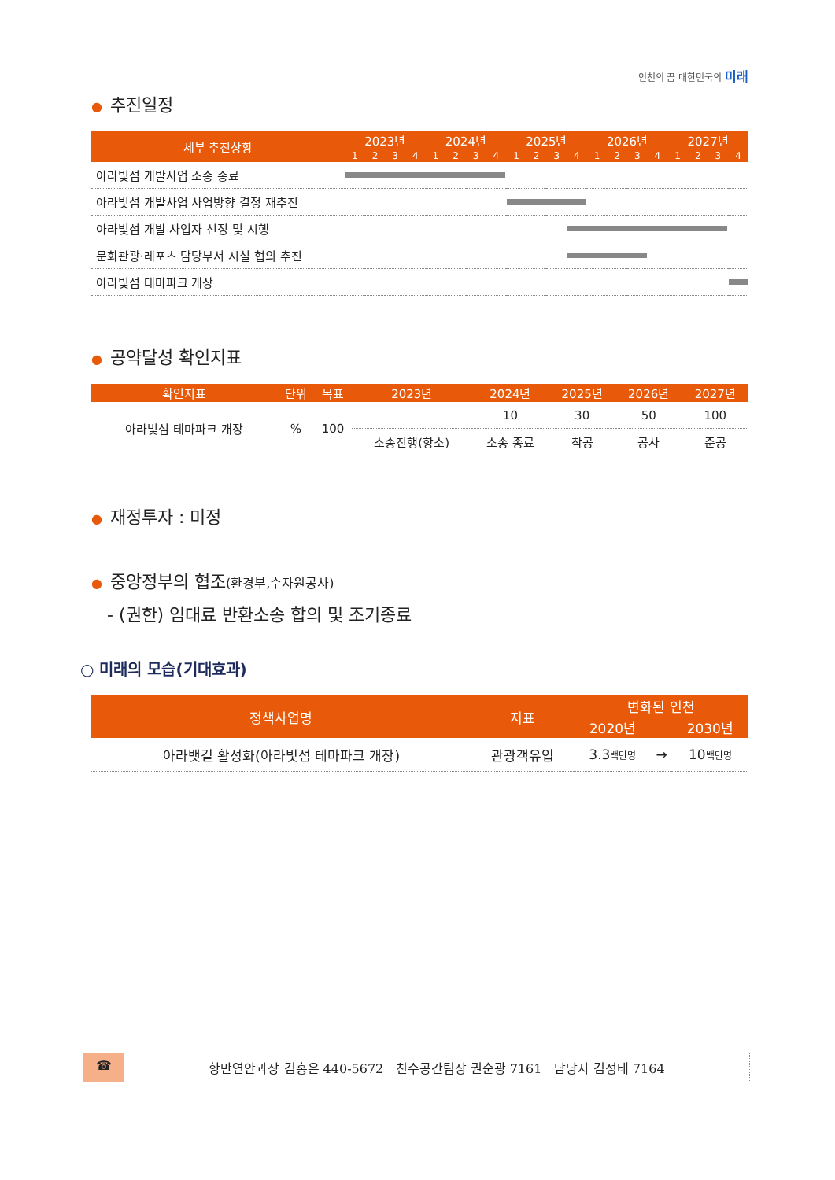인천의 꿈 대한민국의 미래
● 추진일정
| 세부 추진상황 | 2023년 | | | | 2024년 | | | | 2025년 | | | | 2026년 | | | | 2027년 | | | |
| --- | --- | --- | --- | --- | --- | --- | --- | --- | --- | --- | --- | --- | --- | --- | --- | --- | --- | --- | --- | --- |
| | 1 | 2 | 3 | 4 | 1 | 2 | 3 | 4 | 1 | 2 | 3 | 4 | 1 | 2 | 3 | 4 | 1 | 2 | 3 | 4 |
| 아라빛섬 개발사업 소송 종료 | | | | | | | | | | | | | | | | | | | | |
| 아라빛섬 개발사업 사업방향 결정 재추진 | | | | | | | | | | | | | | | | | | | | |
| 아라빛섬 개발 사업자 선정 및 시행 | | | | | | | | | | | | | | | | | | | | |
| 문화관광·레포츠 담당부서 시설 협의 추진 | | | | | | | | | | | | | | | | | | | | |
| 아라빛섬 테마파크 개장 | | | | | | | | | | | | | | | | | | | | |
● 공약달성 확인지표
| 확인지표 | 단위 | 목표 | 2023년 | 2024년 | 2025년 | 2026년 | 2027년 |
| --- | --- | --- | --- | --- | --- | --- | --- |
| 아라빛섬 테마파크 개장 | % | 100 | | 10 | 30 | 50 | 100 |
| | | | 소송진행(항소) | 소송 종료 | 착공 | 공사 | 준공 |
● 재정투자 : 미정
● 중앙정부의 협조(환경부,수자원공사)
- (권한) 임대료 반환소송 합의 및 조기종료
○ 미래의 모습(기대효과)
| 정책사업명 | 지표 | 변화된 인천 | | |
| --- | --- | --- | --- | --- |
| | | 2020년 | | 2030년 |
| 아라뱃길 활성화(아라빛섬 테마파크 개장) | 관광객유입 | 3.3 백만명 | → | 10 백만명 |
☎ 항만연안과장 김홍은 440-5672 친수공간팀장 권순광 7161 담당자 김정태 7164